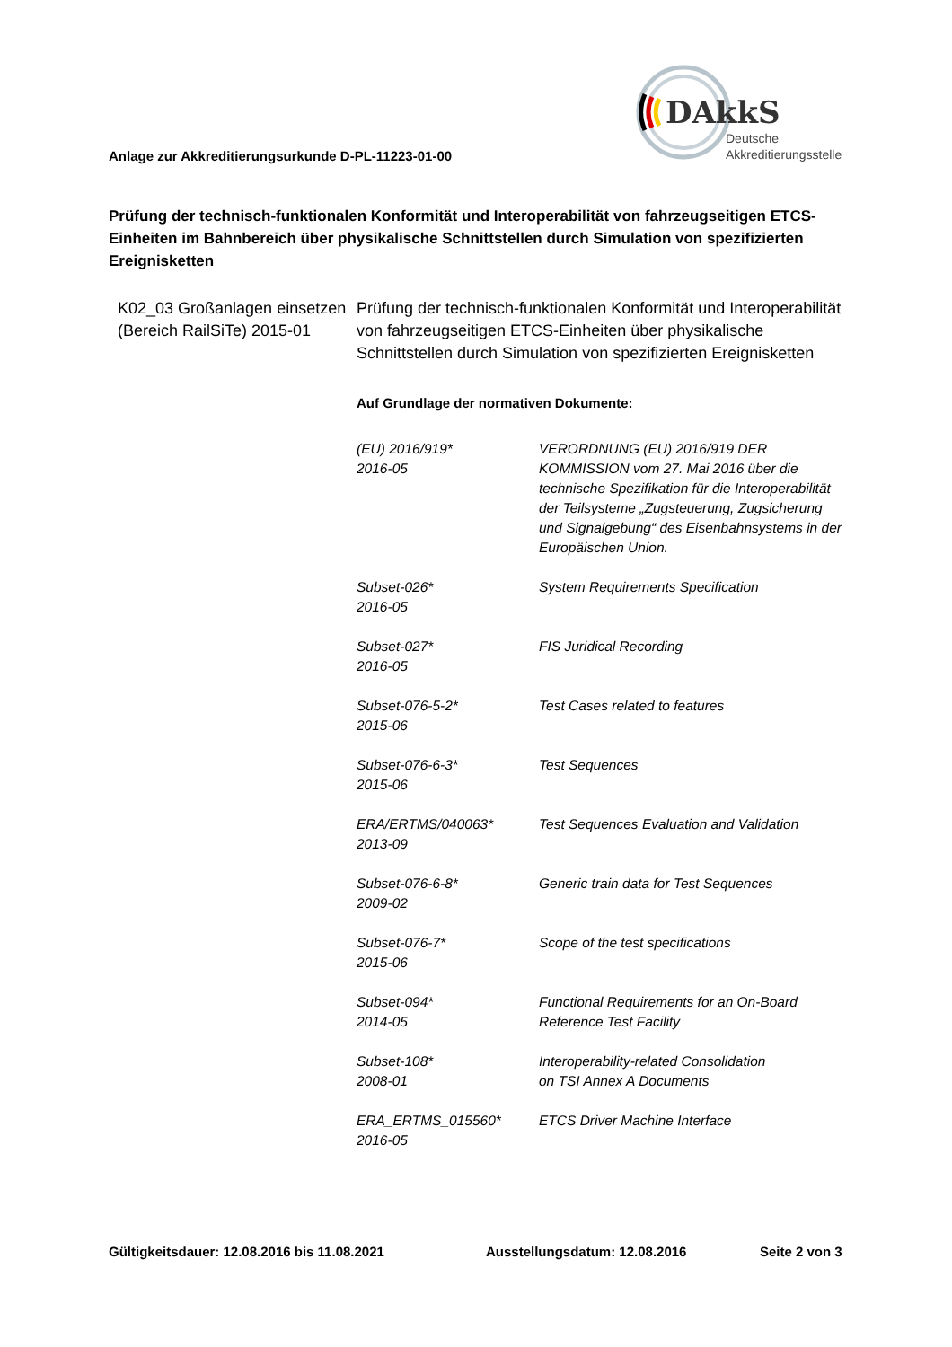Anlage zur Akkreditierungsurkunde D-PL-11223-01-00
DAkkS
Deutsche
Akkreditierungsstelle
Prüfung der technisch-funktionalen Konformität und Interoperabilität von fahrzeugseitigen ETCS-Einheiten im Bahnbereich über physikalische Schnittstellen durch Simulation von spezifizierten Ereignisketten
K02_03 Großanlagen einsetzen (Bereich RailSiTe) 2015-01
Prüfung der technisch-funktionalen Konformität und Interoperabilität von fahrzeugseitigen ETCS-Einheiten über physikalische Schnittstellen durch Simulation von spezifizierten Ereignisketten
Auf Grundlage der normativen Dokumente:
| (EU) 2016/919* 2016-05 | VERORDNUNG (EU) 2016/919 DER KOMMISSION vom 27. Mai 2016 über die technische Spezifikation für die Interoperabilität der Teilsysteme „Zugsteuerung, Zugsicherung und Signalgebung“ des Eisenbahnsystems in der Europäischen Union. |
| Subset-026* 2016-05 | System Requirements Specification |
| Subset-027* 2016-05 | FIS Juridical Recording |
| Subset-076-5-2* 2015-06 | Test Cases related to features |
| Subset-076-6-3* 2015-06 | Test Sequences |
| ERA/ERTMS/040063* 2013-09 | Test Sequences Evaluation and Validation |
| Subset-076-6-8* 2009-02 | Generic train data for Test Sequences |
| Subset-076-7* 2015-06 | Scope of the test specifications |
| Subset-094* 2014-05 | Functional Requirements for an On-Board Reference Test Facility |
| Subset-108* 2008-01 | Interoperability-related Consolidation on TSI Annex A Documents |
| ERA_ERTMS_015560* 2016-05 | ETCS Driver Machine Interface |
Gültigkeitsdauer: 12.08.2016 bis 11.08.2021 Ausstellungsdatum: 12.08.2016 Seite 2 von 3